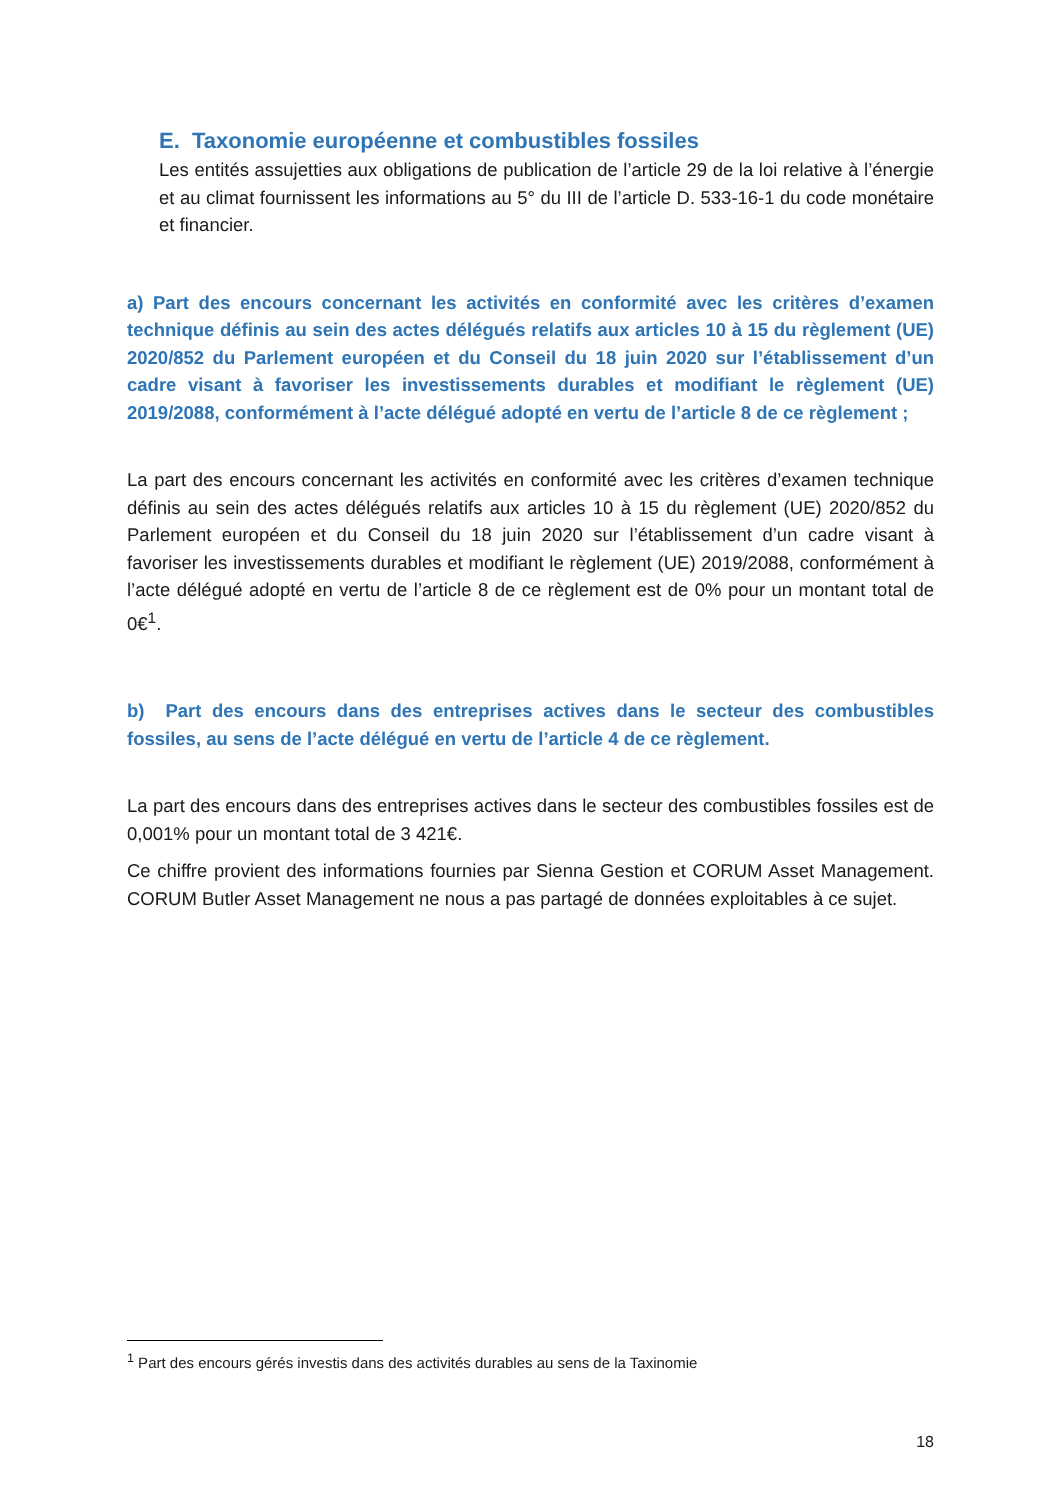E. Taxonomie européenne et combustibles fossiles
Les entités assujetties aux obligations de publication de l’article 29 de la loi relative à l’énergie et au climat fournissent les informations au 5° du III de l’article D. 533-16-1 du code monétaire et financier.
a) Part des encours concernant les activités en conformité avec les critères d’examen technique définis au sein des actes délégués relatifs aux articles 10 à 15 du règlement (UE) 2020/852 du Parlement européen et du Conseil du 18 juin 2020 sur l’établissement d’un cadre visant à favoriser les investissements durables et modifiant le règlement (UE) 2019/2088, conformément à l’acte délégué adopté en vertu de l’article 8 de ce règlement ;
La part des encours concernant les activités en conformité avec les critères d’examen technique définis au sein des actes délégués relatifs aux articles 10 à 15 du règlement (UE) 2020/852 du Parlement européen et du Conseil du 18 juin 2020 sur l’établissement d’un cadre visant à favoriser les investissements durables et modifiant le règlement (UE) 2019/2088, conformément à l’acte délégué adopté en vertu de l’article 8 de ce règlement est de 0% pour un montant total de 0€<sup>1</sup>.
b) Part des encours dans des entreprises actives dans le secteur des combustibles fossiles, au sens de l’acte délégué en vertu de l’article 4 de ce règlement.
La part des encours dans des entreprises actives dans le secteur des combustibles fossiles est de 0,001% pour un montant total de 3 421€.
Ce chiffre provient des informations fournies par Sienna Gestion et CORUM Asset Management. CORUM Butler Asset Management ne nous a pas partagé de données exploitables à ce sujet.
<sup>1</sup> Part des encours gérés investis dans des activités durables au sens de la Taxinomie
18